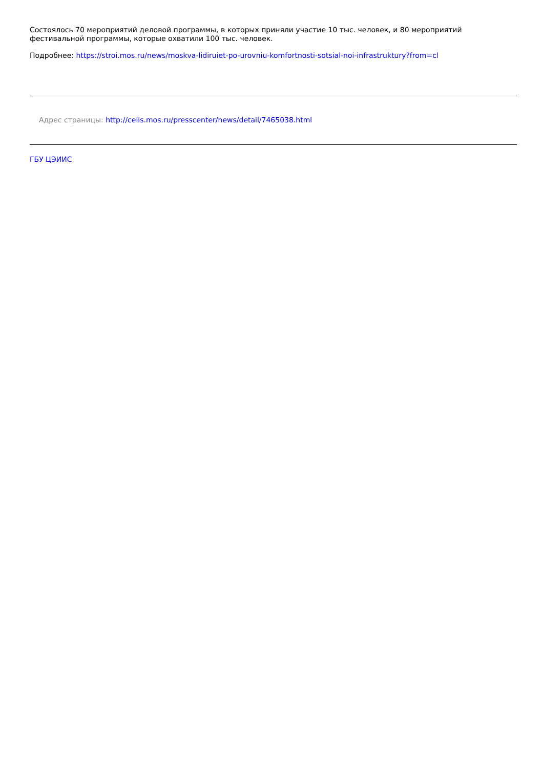Состоялось 70 мероприятий деловой программы, в которых приняли участие 10 тыс. человек, и 80 мероприятий фестивальной программы, которые охватили 100 тыс. человек.
Подробнее: https://stroi.mos.ru/news/moskva-lidiruiet-po-urovniu-komfortnosti-sotsial-noi-infrastruktury?from=cl
Адрес страницы: http://ceiis.mos.ru/presscenter/news/detail/7465038.html
ГБУ ЦЭИИС